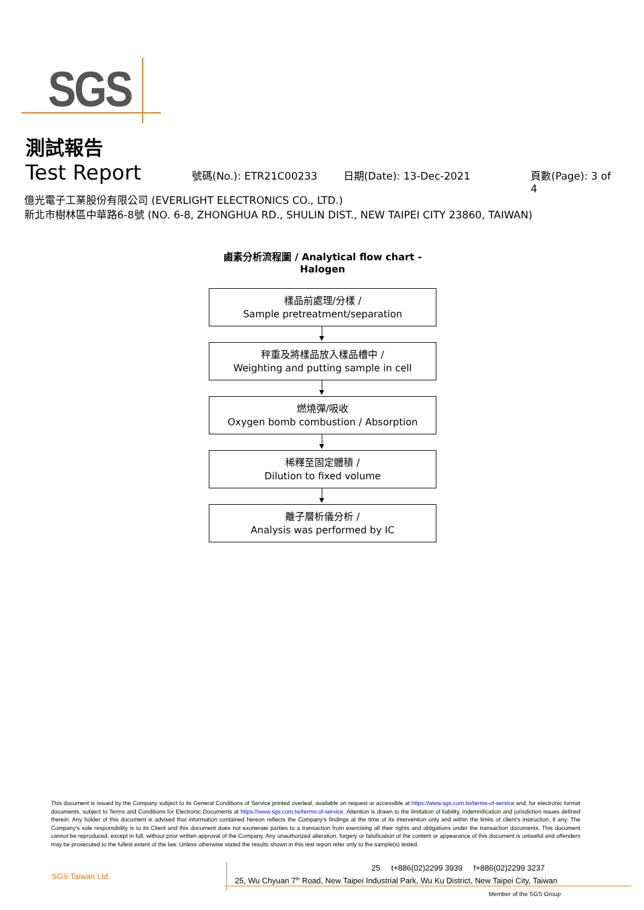SGS
測試報告
Test Report
號碼(No.): ETR21C00233 日期(Date): 13-Dec-2021 頁數(Page): 3 of 4
億光電子工業股份有限公司 (EVERLIGHT ELECTRONICS CO., LTD.)
新北市樹林區中華路6-8號 (NO. 6-8, ZHONGHUA RD., SHULIN DIST., NEW TAIPEI CITY 23860, TAIWAN)
鹵素分析流程圖 / Analytical flow chart - Halogen
樣品前處理/分樣 /
Sample pretreatment/separation
秤重及將樣品放入樣品槽中 /
Weighting and putting sample in cell
燃燒彈/吸收
Oxygen bomb combustion / Absorption
稀釋至固定體積 /
Dilution to fixed volume
離子層析儀分析 /
Analysis was performed by IC
This document is issued by the Company subject to its General Conditions of Service printed overleaf, available on request or accessible at https://www.sgs.com.tw/terms-of-service and, for electronic format documents, subject to Terms and Conditions for Electronic Documents at https://www.sgs.com.tw/terms-of-service. Attention is drawn to the limitation of liability, indemnification and jurisdiction issues defined therein. Any holder of this document is advised that information contained hereon reflects the Company's findings at the time of its intervention only and within the limits of client's instruction, if any. The Company's sole responsibility is to its Client and this document does not exonerate parties to a transaction from exercising all their rights and obligations under the transaction documents. This document cannot be reproduced, except in full, without prior written approval of the Company. Any unauthorized alteration, forgery or falsification of the content or appearance of this document is unlawful and offenders may be prosecuted to the fullest extent of the law. Unless otherwise stated the results shown in this test report refer only to the sample(s) tested.
SGS Taiwan Ltd.
25 t+886(02)2299 3939 f+886(02)2299 3237
25, Wu Chyuan 7<sup>th</sup> Road, New Taipei Industrial Park, Wu Ku District, New Taipei City, Taiwan
Member of the SGS Group